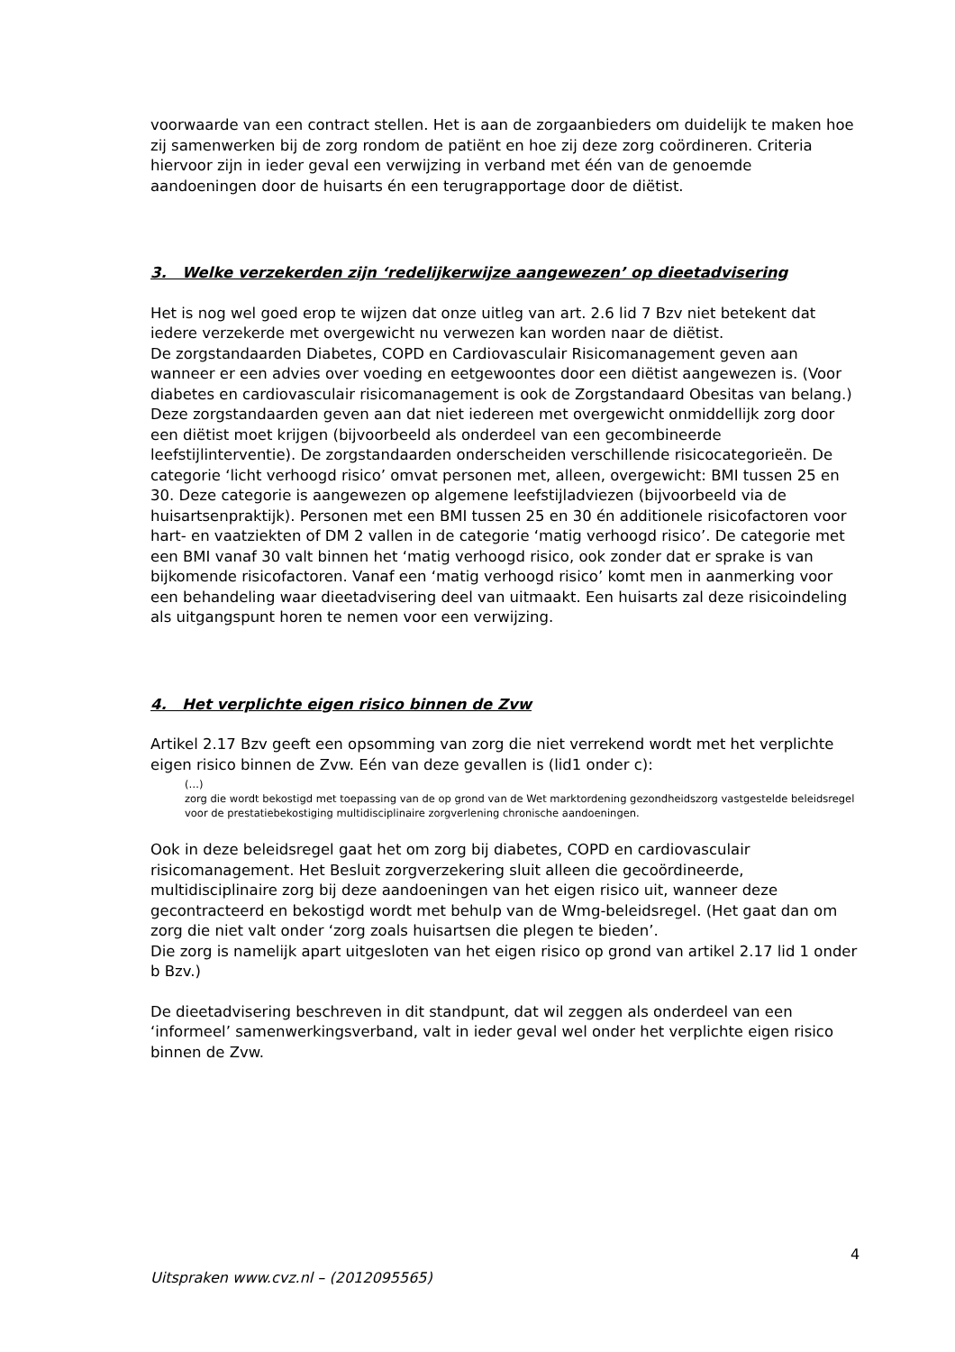voorwaarde van een contract stellen. Het is aan de zorgaanbieders om duidelijk te maken hoe zij samenwerken bij de zorg rondom de patiënt en hoe zij deze zorg coördineren. Criteria hiervoor zijn in ieder geval een verwijzing in verband met één van de genoemde aandoeningen door de huisarts én een terugrapportage door de diëtist.
3. Welke verzekerden zijn ‘redelijkerwijze aangewezen’ op dieetadvisering
Het is nog wel goed erop te wijzen dat onze uitleg van art. 2.6 lid 7 Bzv niet betekent dat iedere verzekerde met overgewicht nu verwezen kan worden naar de diëtist.
De zorgstandaarden Diabetes, COPD en Cardiovasculair Risicomanagement geven aan wanneer er een advies over voeding en eetgewoontes door een diëtist aangewezen is. (Voor diabetes en cardiovasculair risicomanagement is ook de Zorgstandaard Obesitas van belang.) Deze zorgstandaarden geven aan dat niet iedereen met overgewicht onmiddellijk zorg door een diëtist moet krijgen (bijvoorbeeld als onderdeel van een gecombineerde leefstijlinterventie). De zorgstandaarden onderscheiden verschillende risicocategorieën. De categorie ‘licht verhoogd risico’ omvat personen met, alleen, overgewicht: BMI tussen 25 en 30. Deze categorie is aangewezen op algemene leefstijladviezen (bijvoorbeeld via de huisartsenpraktijk). Personen met een BMI tussen 25 en 30 én additionele risicofactoren voor hart- en vaatziekten of DM 2 vallen in de categorie ‘matig verhoogd risico’. De categorie met een BMI vanaf 30 valt binnen het ‘matig verhoogd risico, ook zonder dat er sprake is van bijkomende risicofactoren. Vanaf een ‘matig verhoogd risico’ komt men in aanmerking voor een behandeling waar dieetadvisering deel van uitmaakt. Een huisarts zal deze risicoindeling als uitgangspunt horen te nemen voor een verwijzing.
4. Het verplichte eigen risico binnen de Zvw
Artikel 2.17 Bzv geeft een opsomming van zorg die niet verrekend wordt met het verplichte eigen risico binnen de Zvw. Eén van deze gevallen is (lid1 onder c):
(…)
zorg die wordt bekostigd met toepassing van de op grond van de Wet marktordening gezondheidszorg vastgestelde beleidsregel voor de prestatiebekostiging multidisciplinaire zorgverlening chronische aandoeningen.
Ook in deze beleidsregel gaat het om zorg bij diabetes, COPD en cardiovasculair risicomanagement. Het Besluit zorgverzekering sluit alleen die gecoördineerde, multidisciplinaire zorg bij deze aandoeningen van het eigen risico uit, wanneer deze gecontracteerd en bekostigd wordt met behulp van de Wmg-beleidsregel. (Het gaat dan om zorg die niet valt onder ‘zorg zoals huisartsen die plegen te bieden’.
Die zorg is namelijk apart uitgesloten van het eigen risico op grond van artikel 2.17 lid 1 onder b Bzv.)
De dieetadvisering beschreven in dit standpunt, dat wil zeggen als onderdeel van een ‘informeel’ samenwerkingsverband, valt in ieder geval wel onder het verplichte eigen risico binnen de Zvw.
4
Uitspraken www.cvz.nl – (2012095565)